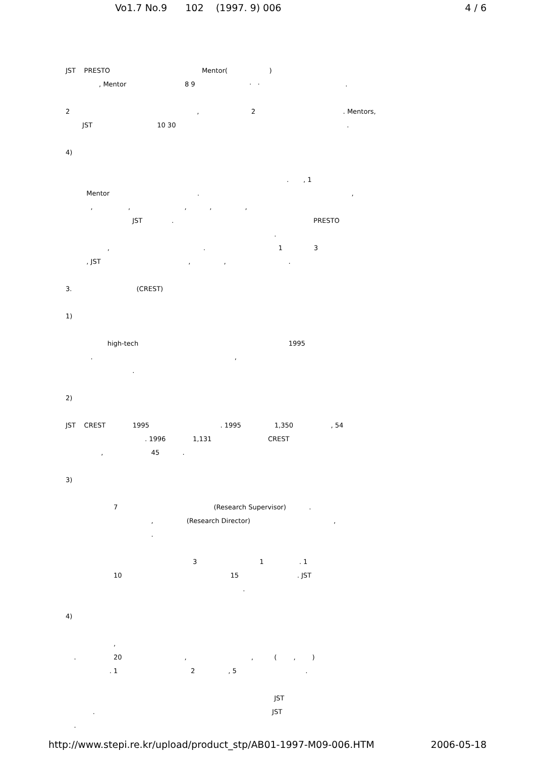Vo1.7 No.9 102 (1997. 9) 006 4 / 6
JST PRESTO Mentor( )
, Mentor 8 9 · · .
2 , 2 . Mentors,
JST 10 30 .
4)
. , 1
Mentor . ,
, , , , ,
JST . PRESTO
.
, . 1 3
, JST , , .
3. (CREST)
1)
high-tech 1995
. ,
.
2)
JST CREST 1995 . 1995 1,350 , 54
. 1996 1,131 CREST
, 45 .
3)
7 (Research Supervisor) .
, (Research Director) ,
.
3 1 . 1
10 15 . JST
.
4)
,
. 20 , , ( , )
. 1 2 , 5 .
JST
. JST
.
http://www.stepi.re.kr/upload/product_stp/AB01-1997-M09-006.HTM 2006-05-18